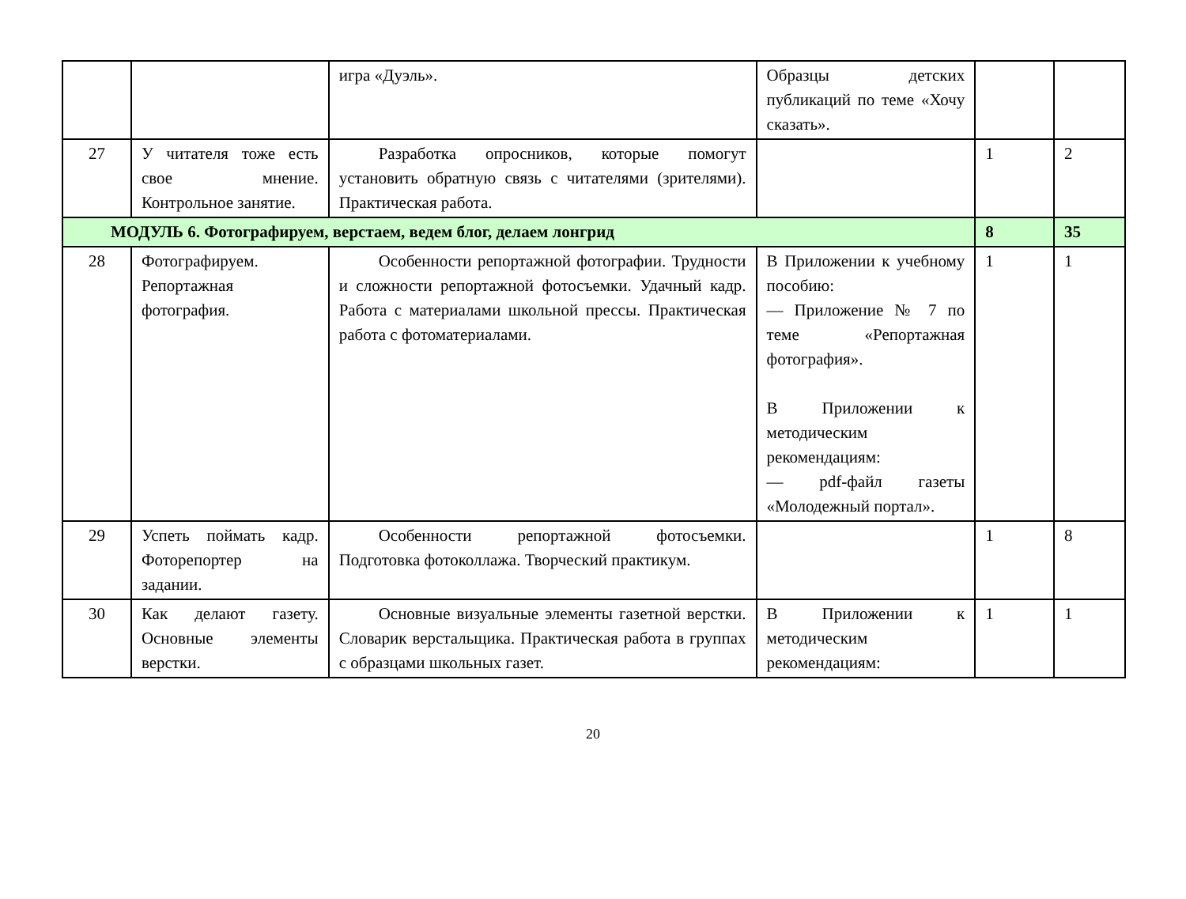| | | игра «Дуэль». | Образцы детских публикаций по теме «Хочу сказать». | | |
| 27 | У читателя тоже есть свое мнение. Контрольное занятие. | Разработка опросников, которые помогут установить обратную связь с читателями (зрителями). Практическая работа. | | 1 | 2 |
| МОДУЛЬ 6. Фотографируем, верстаем, ведем блог, делаем лонгрид | | | | 8 | 35 |
| 28 | Фотографируем. Репортажная фотография. | Особенности репортажной фотографии. Трудности и сложности репортажной фотосъемки. Удачный кадр. Работа с материалами школьной прессы. Практическая работа с фотоматериалами. | В Приложении к учебному пособию: — Приложение № 7 по теме «Репортажная фотография». В Приложении к методическим рекомендациям: — pdf-файл газеты «Молодежный портал». | 1 | 1 |
| 29 | Успеть поймать кадр. Фоторепортер на задании. | Особенности репортажной фотосъемки. Подготовка фотоколлажа. Творческий практикум. | | 1 | 8 |
| 30 | Как делают газету. Основные элементы верстки. | Основные визуальные элементы газетной верстки. Словарик верстальщика. Практическая работа в группах с образцами школьных газет. | В Приложении к методическим рекомендациям: | 1 | 1 |
20